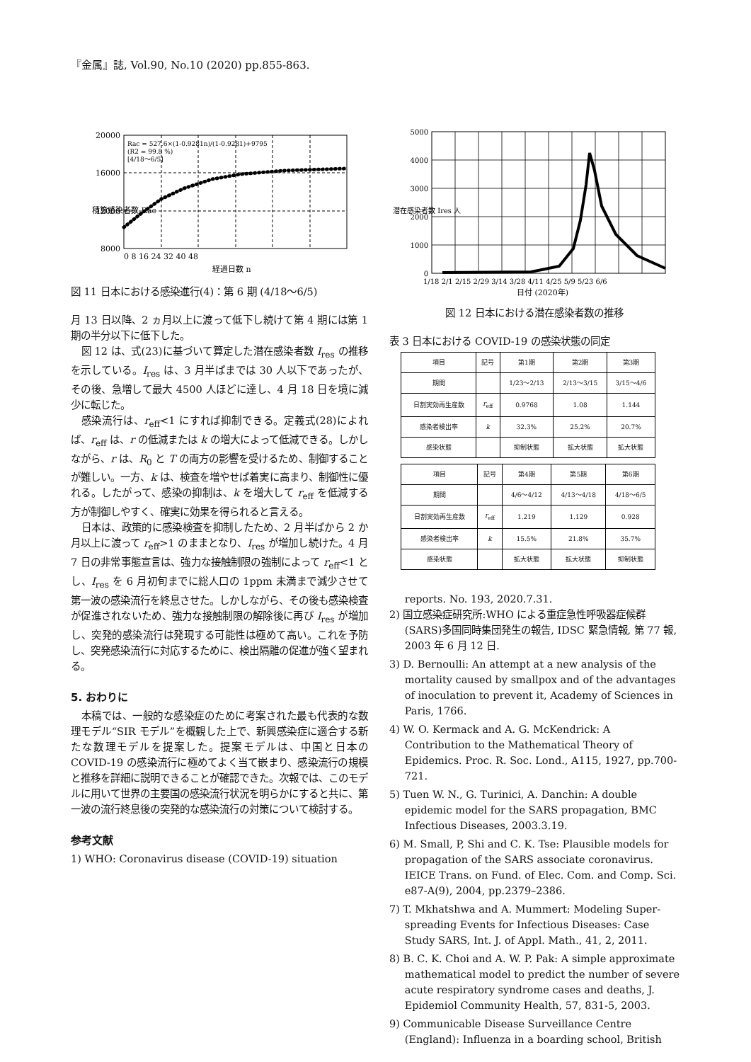『金属』誌, Vol.90, No.10 (2020) pp.855-863.
20000
16000
12000
8000
0 8 16 24 32 40 48
経過日数 n
Rac = 527.6×(1-0.9281n)/(1-0.9281)+9795
(R2 = 99.8 %)
[4/18～6/5]
積算感染者数 Rac
図 11 日本における感染進行(4)：第 6 期 (4/18～6/5)
月 13 日以降、2 ヵ月以上に渡って低下し続けて第 4 期には第 1 期の半分以下に低下した。
図 12 は、式(23)に基づいて算定した潜在感染者数 I<sub>res</sub> の推移を示している。I<sub>res</sub> は、3 月半ばまでは 30 人以下であったが、その後、急増して最大 4500 人ほどに達し、4 月 18 日を境に減少に転じた。
感染流行は、r<sub>eff</sub><1 にすれば抑制できる。定義式(28)によれば、r<sub>eff</sub> は、r の低減または k の増大によって低減できる。しかしながら、r は、R<sub>0</sub> と T の両方の影響を受けるため、制御することが難しい。一方、k は、検査を増やせば着実に高まり、制御性に優れる。したがって、感染の抑制は、k を増大して r<sub>eff</sub> を低減する方が制御しやすく、確実に効果を得られると言える。
日本は、政策的に感染検査を抑制したため、2 月半ばから 2 か月以上に渡って r<sub>eff</sub>>1 のままとなり、I<sub>res</sub> が増加し続けた。4 月 7 日の非常事態宣言は、強力な接触制限の強制によって r<sub>eff</sub><1 とし、I<sub>res</sub> を 6 月初旬までに総人口の 1ppm 未満まで減少させて第一波の感染流行を終息させた。しかしながら、その後も感染検査が促進されないため、強力な接触制限の解除後に再び I<sub>res</sub> が増加し、突発的感染流行は発現する可能性は極めて高い。これを予防し、突発感染流行に対応するために、検出隔離の促進が強く望まれる。
5. おわりに
本稿では、一般的な感染症のために考案された最も代表的な数理モデル“SIR モデル”を概観した上で、新興感染症に適合する新たな数理モデルを提案した。提案モデルは、中国と日本の COVID-19 の感染流行に極めてよく当て嵌まり、感染流行の規模と推移を詳細に説明できることが確認できた。次報では、このモデルに用いて世界の主要国の感染流行状況を明らかにすると共に、第一波の流行終息後の突発的な感染流行の対策について検討する。
参考文献
1) WHO: Coronavirus disease (COVID-19) situation
5000
4000
3000
2000
1000
0
1/18 2/1 2/15 2/29 3/14 3/28 4/11 4/25 5/9 5/23 6/6
日付 (2020年)
潜在感染者数 Ires 人
図 12 日本における潜在感染者数の推移
表 3 日本における COVID-19 の感染状態の同定
| 項目 | 記号 | 第1期 | 第2期 | 第3期 |
| --- | --- | --- | --- | --- |
| 期間 | | 1/23～2/13 | 2/13～3/15 | 3/15～4/6 |
| 日割実効再生産数 | r<sub>eff</sub> | 0.9768 | 1.08 | 1.144 |
| 感染者検出率 | k | 32.3% | 25.2% | 20.7% |
| 感染状態 | | 抑制状態 | 拡大状態 | 拡大状態 |
| 項目 | 記号 | 第4期 | 第5期 | 第6期 |
| --- | --- | --- | --- | --- |
| 期間 | | 4/6～4/12 | 4/13～4/18 | 4/18～6/5 |
| 日割実効再生産数 | r<sub>eff</sub> | 1.219 | 1.129 | 0.928 |
| 感染者検出率 | k | 15.5% | 21.8% | 35.7% |
| 感染状態 | | 拡大状態 | 拡大状態 | 抑制状態 |
reports. No. 193, 2020.7.31.
2) 国立感染症研究所:WHO による重症急性呼吸器症候群(SARS)多国同時集団発生の報告, IDSC 緊急情報, 第 77 報, 2003 年 6 月 12 日.
3) D. Bernoulli: An attempt at a new analysis of the mortality caused by smallpox and of the advantages of inoculation to prevent it, Academy of Sciences in Paris, 1766.
4) W. O. Kermack and A. G. McKendrick: A Contribution to the Mathematical Theory of Epidemics. Proc. R. Soc. Lond., A115, 1927, pp.700-721.
5) Tuen W. N., G. Turinici, A. Danchin: A double epidemic model for the SARS propagation, BMC Infectious Diseases, 2003.3.19.
6) M. Small, P, Shi and C. K. Tse: Plausible models for propagation of the SARS associate coronavirus. IEICE Trans. on Fund. of Elec. Com. and Comp. Sci. e87-A(9), 2004, pp.2379–2386.
7) T. Mkhatshwa and A. Mummert: Modeling Super-spreading Events for Infectious Diseases: Case Study SARS, Int. J. of Appl. Math., 41, 2, 2011.
8) B. C. K. Choi and A. W. P. Pak: A simple approximate mathematical model to predict the number of severe acute respiratory syndrome cases and deaths, J. Epidemiol Community Health, 57, 831-5, 2003.
9) Communicable Disease Surveillance Centre (England): Influenza in a boarding school, British